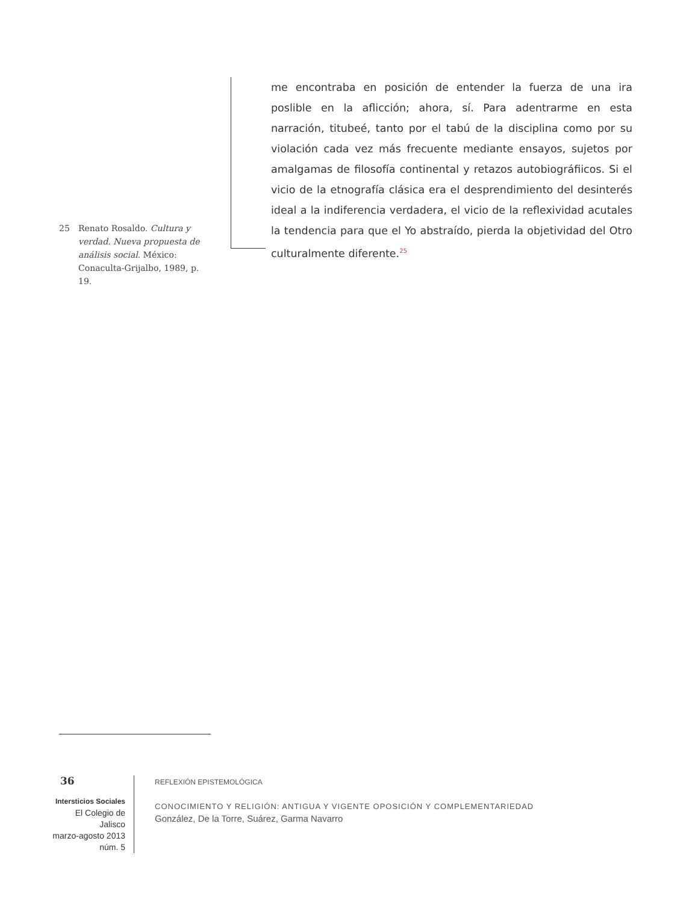25 Renato Rosaldo. Cultura y verdad. Nueva propuesta de análisis social. México: Conaculta-Grijalbo, 1989, p. 19.
me encontraba en posición de entender la fuerza de una ira poslible en la aflicción; ahora, sí. Para adentrarme en esta narración, titubeé, tanto por el tabú de la disciplina como por su violación cada vez más frecuente mediante ensayos, sujetos por amalgamas de filosofía continental y retazos autobiográfiicos. Si el vicio de la etnografía clásica era el desprendimiento del desinterés ideal a la indiferencia verdadera, el vicio de la reflexividad acutales la tendencia para que el Yo abstraído, pierda la objetividad del Otro culturalmente diferente.<sup>25</sup>
36
Intersticios Sociales
El Colegio de Jalisco
marzo-agosto 2013
núm. 5
REFLEXIÓN EPISTEMOLÓGICA
CONOCIMIENTO Y RELIGIÓN: ANTIGUA Y VIGENTE OPOSICIÓN Y COMPLEMENTARIEDAD
González, De la Torre, Suárez, Garma Navarro